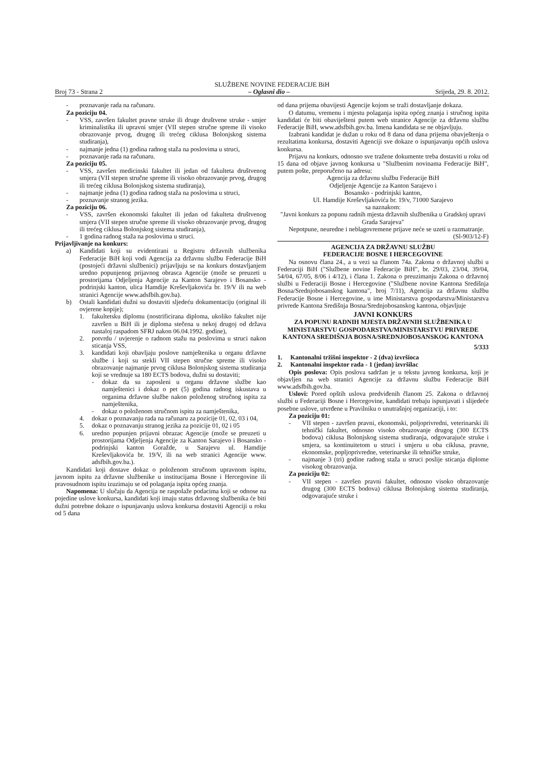SLUŽBENE NOVINE FEDERACIJE BiH
Broj 73 - Strana 2 – Oglasni dio – Srijeda, 29. 8. 2012.
- poznavanje rada na računaru.
Za poziciju 04.
- VSS, završen fakultet pravne struke ili druge društvene struke - smjer kriminalistika ili upravni smjer (VII stepen stručne spreme ili visoko obrazovanje prvog, drugog ili trećeg ciklusa Bolonjskog sistema studiranja),
- najmanje jedna (1) godina radnog staža na poslovima u struci,
- poznavanje rada na računaru.
Za poziciju 05.
- VSS, završen medicinski fakultet ili jedan od fakulteta društvenog smjera (VII stepen stručne spreme ili visoko obrazovanje prvog, drugog ili trećeg ciklusa Bolonjskog sistema studiranja),
- najmanje jedna (1) godina radnog staža na poslovima u struci,
- poznavanje stranog jezika.
Za poziciju 06.
- VSS, završen ekonomski fakultet ili jedan od fakulteta društvenog smjera (VII stepen stručne spreme ili visoko obrazovanje prvog, drugog ili trećeg ciklusa Bolonjskog sistema studiranja),
- 1 godina radnog staža na poslovima u struci.
Prijavljivanje na konkurs:
a) Kandidati koji su evidentirani u Registru državnih službenika Federacije BiH koji vodi Agencija za državnu službu Federacije BiH (postojeći državni službenici) prijavljuju se na konkurs dostavljanjem uredno popunjenog prijavnog obrasca Agencije (može se preuzeti u prostorijama Odjeljenja Agencije za Kanton Sarajevo i Bosansko - podrinjski kanton, ulica Hamdije Kreševljakovića br. 19/V ili na web stranici Agencije www.adsfbih.gov.ba).
b) Ostali kandidati dužni su dostaviti sljedeću dokumentaciju (original ili ovjerene kopije);
1. fakultetsku diplomu (nostrificirana diploma, ukoliko fakultet nije završen u BiH ili je diploma stečena u nekoj drugoj od država nastaloj raspadom SFRJ nakon 06.04.1992. godine),
2. potvrdu / uvjerenje o radnom stažu na poslovima u struci nakon sticanja VSS,
3. kandidati koji obavljaju poslove namještenika u organu državne službe i koji su stekli VII stepen stručne spreme ili visoko obrazovanje najmanje prvog ciklusa Bolonjskog sistema studiranja koji se vrednuje sa 180 ECTS bodova, dužni su dostaviti;
- dokaz da su zaposleni u organu državne službe kao namještenici i dokaz o pet (5) godina radnog iskustava u organima državne službe nakon položenog stručnog ispita za namještenika,
- dokaz o položenom stručnom ispitu za namještenika,
4. dokaz o poznavanju rada na računaru za pozicije 01, 02, 03 i 04,
5. dokaz o poznavanju stranog jezika za pozicije 01, 02 i 05
6. uredno popunjen prijavni obrazac Agencije (može se preuzeti u prostorijama Odjeljenja Agencije za Kanton Sarajevo i Bosansko - podrinjski kanton Goražde, u Sarajevu ul. Hamdije Kreševljakovića br. 19/V, ili na web stranici Agencije www. adsfbih.gov.ba.).
Kandidati koji dostave dokaz o položenom stručnom upravnom ispitu, javnom ispitu za državne službenike u institucijama Bosne i Hercegovine ili pravosudnom ispitu izuzimaju se od polaganja ispita općeg znanja.
Napomena: U slučaju da Agencija ne raspolaže podacima koji se odnose na pojedine uslove konkursa, kandidati koji imaju status državnog službenika će biti dužni potrebne dokaze o ispunjavanju uslova konkursa dostaviti Agenciji u roku od 5 dana
od dana prijema obavijesti Agencije kojom se traži dostavljanje dokaza.
O datumu, vremenu i mjestu polaganja ispita općeg znanja i stručnog ispita kandidati će biti obaviješteni putem web stranice Agencije za državnu službu Federacije BiH, www.adsfbih.gov.ba. Imena kandidata se ne objavljuju.
Izabrani kandidat je dužan u roku od 8 dana od dana prijema obavještenja o rezultatima konkursa, dostaviti Agenciji sve dokaze o ispunjavanju općih uslova konkursa.
Prijavu na konkurs, odnosno sve tražene dokumente treba dostaviti u roku od 15 dana od objave javnog konkursa u "Službenim novinama Federacije BiH", putem pošte, preporučeno na adresu:
Agencija za državnu službu Federacije BiH
Odjeljenje Agencije za Kanton Sarajevo i
Bosansko - podrinjski kanton,
Ul. Hamdije Kreševljakovića br. 19/v, 71000 Sarajevo
sa naznakom:
"Javni konkurs za popunu radnih mjesta državnih službenika u Gradskoj upravi Grada Sarajeva"
Nepotpune, neuredne i neblagovremene prijave neće se uzeti u razmatranje.
(Sl-903/12-F)
AGENCIJA ZA DRŽAVNU SLUŽBU
FEDERACIJE BOSNE I HERCEGOVINE
Na osnovu člana 24., a u vezi sa članom 74a. Zakona o državnoj službi u Federaciji BiH ("Službene novine Federacije BiH", br. 29/03, 23/04, 39/04, 54/04, 67/05, 8/06 i 4/12), i člana 1. Zakona o preuzimanju Zakona o državnoj službi u Federaciji Bosne i Hercegovine ("Službene novine Kantona Središnja Bosna/Srednjobosanskog kantona", broj 7/11), Agencija za državnu službu Federacije Bosne i Hercegovine, u ime Ministarstva gospodarstva/Ministarstva privrede Kantona Središnja Bosna/Srednjobosanskog kantona, objavljuje
JAVNI KONKURS
ZA POPUNU RADNIH MJESTA DRŽAVNIH SLUŽBENIKA U MINISTARSTVU GOSPODARSTVA/MINISTARSTVU PRIVREDE KANTONA SREDIŠNJA BOSNA/SREDNJOBOSANSKOG KANTONA
5/333
1. Kantonalni tržišni inspektor - 2 (dva) izvršioca
2. Kantonalni inspektor rada - 1 (jedan) izvršilac
Opis poslova: Opis poslova sadržan je u tekstu javnog konkursa, koji je objavljen na web stranici Agencije za državnu službu Federacije BiH www.adsfbih.gov.ba.
Uslovi: Pored opštih uslova predviđenih članom 25. Zakona o državnoj službi u Federaciji Bosne i Hercegovine, kandidati trebaju ispunjavati i slijedeće posebne uslove, utvrđene u Pravilniku o unutrašnjoj organizaciji, i to:
Za poziciju 01:
- VII stepen - završen pravni, ekonomski, poljoprivredni, veterinarski ili tehnički fakultet, odnosno visoko obrazovanje drugog (300 ECTS bodova) ciklusa Bolonjskog sistema studiranja, odgovarajuće struke i smjera, sa kontinuitetom u struci i smjeru u oba ciklusa, pravne, ekonomske, popljoprivredne, veterinarske ili tehničke struke,
- najmanje 3 (tri) godine radnog staža u struci poslije sticanja diplome visokog obrazovanja.
Za poziciju 02:
- VII stepen - završen pravni fakultet, odnosno visoko obrazovanje drugog (300 ECTS bodova) ciklusa Bolonjskog sistema studiranja, odgovarajuće struke i